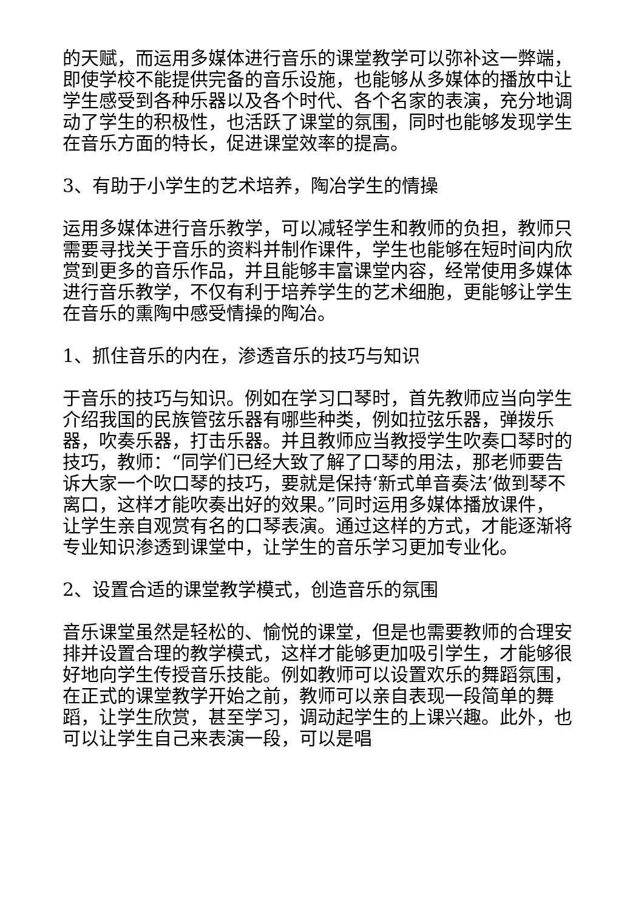的天赋，而运用多媒体进行音乐的课堂教学可以弥补这一弊端，即使学校不能提供完备的音乐设施，也能够从多媒体的播放中让学生感受到各种乐器以及各个时代、各个名家的表演，充分地调动了学生的积极性，也活跃了课堂的氛围，同时也能够发现学生在音乐方面的特长，促进课堂效率的提高。
3、有助于小学生的艺术培养，陶冶学生的情操
运用多媒体进行音乐教学，可以减轻学生和教师的负担，教师只需要寻找关于音乐的资料并制作课件，学生也能够在短时间内欣赏到更多的音乐作品，并且能够丰富课堂内容，经常使用多媒体进行音乐教学，不仅有利于培养学生的艺术细胞，更能够让学生在音乐的熏陶中感受情操的陶冶。
1、抓住音乐的内在，渗透音乐的技巧与知识
于音乐的技巧与知识。例如在学习口琴时，首先教师应当向学生介绍我国的民族管弦乐器有哪些种类，例如拉弦乐器，弹拨乐器，吹奏乐器，打击乐器。并且教师应当教授学生吹奏口琴时的技巧，教师：“同学们已经大致了解了口琴的用法，那老师要告诉大家一个吹口琴的技巧，要就是保持‘新式单音奏法’做到琴不离口，这样才能吹奏出好的效果。”同时运用多媒体播放课件，让学生亲自观赏有名的口琴表演。通过这样的方式，才能逐渐将专业知识渗透到课堂中，让学生的音乐学习更加专业化。
2、设置合适的课堂教学模式，创造音乐的氛围
音乐课堂虽然是轻松的、愉悦的课堂，但是也需要教师的合理安排并设置合理的教学模式，这样才能够更加吸引学生，才能够很好地向学生传授音乐技能。例如教师可以设置欢乐的舞蹈氛围，在正式的课堂教学开始之前，教师可以亲自表现一段简单的舞蹈，让学生欣赏，甚至学习，调动起学生的上课兴趣。此外，也可以让学生自己来表演一段，可以是唱